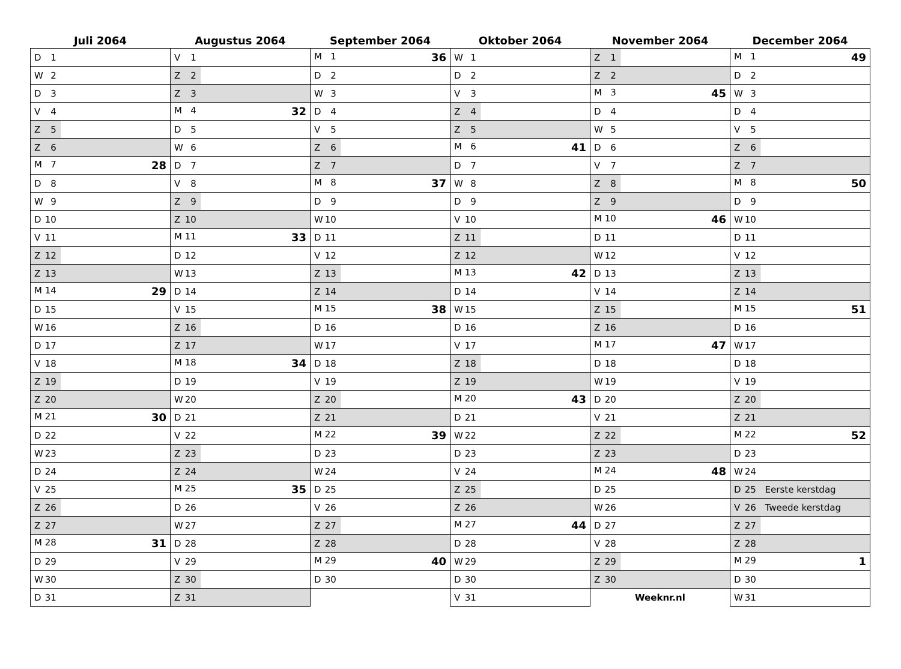| Juli 2064 | Augustus 2064 | September 2064 | Oktober 2064 | November 2064 | December 2064 |
| --- | --- | --- | --- | --- | --- |
| D 1 | V 1 | M 1 36 | W 1 | Z 1 | M 1 49 |
| W 2 | Z 2 | D 2 | D 2 | Z 2 | D 2 |
| D 3 | Z 3 | W 3 | V 3 | M 3 45 | W 3 |
| V 4 | M 4 32 | D 4 | Z 4 | D 4 | D 4 |
| Z 5 | D 5 | V 5 | Z 5 | W 5 | V 5 |
| Z 6 | W 6 | Z 6 | M 6 41 | D 6 | Z 6 |
| M 7 28 | D 7 | Z 7 | D 7 | V 7 | Z 7 |
| D 8 | V 8 | M 8 37 | W 8 | Z 8 | M 8 50 |
| W 9 | Z 9 | D 9 | D 9 | Z 9 | D 9 |
| D 10 | Z 10 | W 10 | V 10 | M 10 46 | W 10 |
| V 11 | M 11 33 | D 11 | Z 11 | D 11 | D 11 |
| Z 12 | D 12 | V 12 | Z 12 | W 12 | V 12 |
| Z 13 | W 13 | Z 13 | M 13 42 | D 13 | Z 13 |
| M 14 29 | D 14 | Z 14 | D 14 | V 14 | Z 14 |
| D 15 | V 15 | M 15 38 | W 15 | Z 15 | M 15 51 |
| W 16 | Z 16 | D 16 | D 16 | Z 16 | D 16 |
| D 17 | Z 17 | W 17 | V 17 | M 17 47 | W 17 |
| V 18 | M 18 34 | D 18 | Z 18 | D 18 | D 18 |
| Z 19 | D 19 | V 19 | Z 19 | W 19 | V 19 |
| Z 20 | W 20 | Z 20 | M 20 43 | D 20 | Z 20 |
| M 21 30 | D 21 | Z 21 | D 21 | V 21 | Z 21 |
| D 22 | V 22 | M 22 39 | W 22 | Z 22 | M 22 52 |
| W 23 | Z 23 | D 23 | D 23 | Z 23 | D 23 |
| D 24 | Z 24 | W 24 | V 24 | M 24 48 | W 24 |
| V 25 | M 25 35 | D 25 | Z 25 | D 25 | D 25 Eerste kerstdag |
| Z 26 | D 26 | V 26 | Z 26 | W 26 | V 26 Tweede kerstdag |
| Z 27 | W 27 | Z 27 | M 27 44 | D 27 | Z 27 |
| M 28 31 | D 28 | Z 28 | D 28 | V 28 | Z 28 |
| D 29 | V 29 | M 29 40 | W 29 | Z 29 | M 29 1 |
| W 30 | Z 30 | D 30 | D 30 | Z 30 | D 30 |
| D 31 | Z 31 | | V 31 | Weeknr.nl | W 31 |